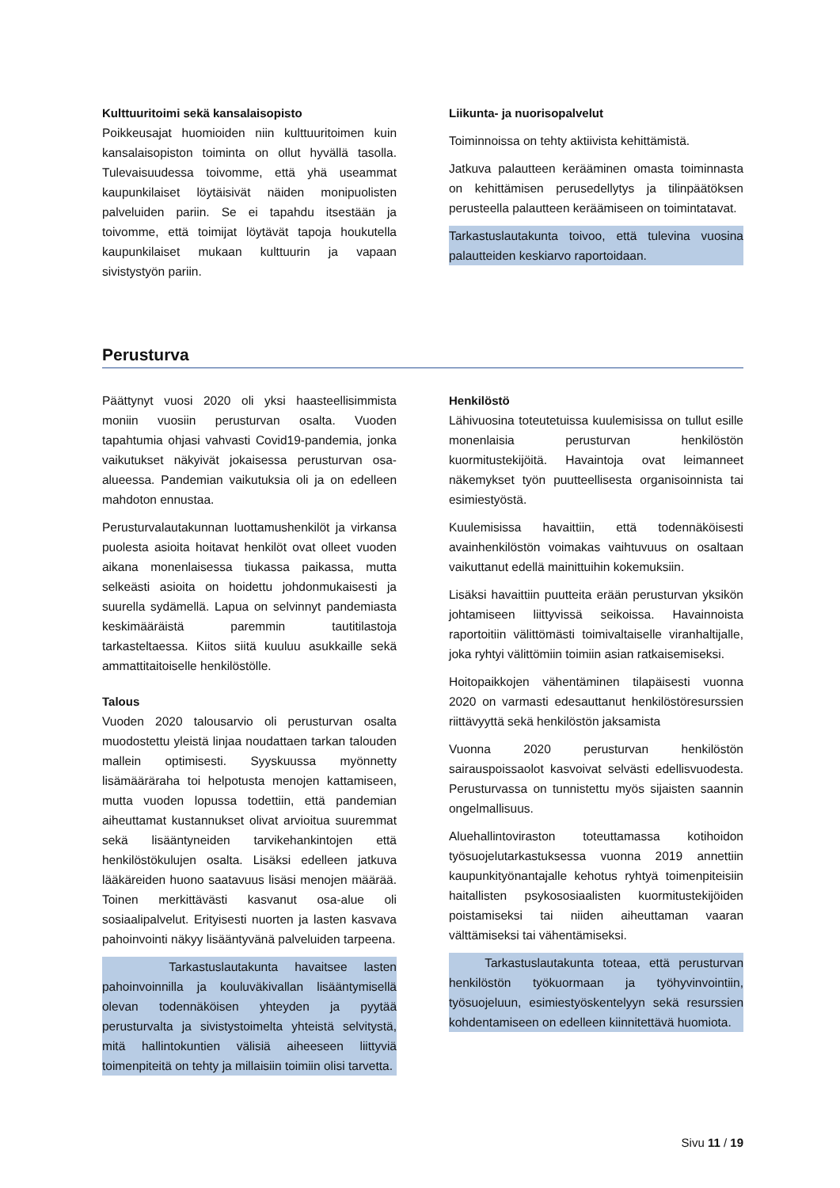Kulttuuritoimi sekä kansalaisopisto
Poikkeusajat huomioiden niin kulttuuritoimen kuin kansalaisopiston toiminta on ollut hyvällä tasolla. Tulevaisuudessa toivomme, että yhä useammat kaupunkilaiset löytäisivät näiden monipuolisten palveluiden pariin. Se ei tapahdu itsestään ja toivomme, että toimijat löytävät tapoja houkutella kaupunkilaiset mukaan kulttuurin ja vapaan sivistystyön pariin.
Liikunta- ja nuorisopalvelut
Toiminnoissa on tehty aktiivista kehittämistä.
Jatkuva palautteen kerääminen omasta toiminnasta on kehittämisen perusedellytys ja tilinpäätöksen perusteella palautteen keräämiseen on toimintatavat.
Tarkastuslautakunta toivoo, että tulevina vuosina palautteiden keskiarvo raportoidaan.
Perusturva
Päättynyt vuosi 2020 oli yksi haasteellisimmista moniin vuosiin perusturvan osalta. Vuoden tapahtumia ohjasi vahvasti Covid19-pandemia, jonka vaikutukset näkyivät jokaisessa perusturvan osa-alueessa. Pandemian vaikutuksia oli ja on edelleen mahdoton ennustaa.
Perusturvalautakunnan luottamushenkilöt ja virkansa puolesta asioita hoitavat henkilöt ovat olleet vuoden aikana monenlaisessa tiukassa paikassa, mutta selkeästi asioita on hoidettu johdonmukaisesti ja suurella sydämellä. Lapua on selvinnyt pandemiasta keskimääräistä paremmin tautitilastoja tarkasteltaessa. Kiitos siitä kuuluu asukkaille sekä ammattitaitoiselle henkilöstölle.
Talous
Vuoden 2020 talousarvio oli perusturvan osalta muodostettu yleistä linjaa noudattaen tarkan talouden mallein optimisesti. Syyskuussa myönnetty lisämääräraha toi helpotusta menojen kattamiseen, mutta vuoden lopussa todettiin, että pandemian aiheuttamat kustannukset olivat arvioitua suuremmat sekä lisääntyneiden tarvikehankintojen että henkilöstökulujen osalta. Lisäksi edelleen jatkuva lääkäreiden huono saatavuus lisäsi menojen määrää. Toinen merkittävästi kasvanut osa-alue oli sosiaalipalvelut. Erityisesti nuorten ja lasten kasvava pahoinvointi näkyy lisääntyvänä palveluiden tarpeena.
Tarkastuslautakunta havaitsee lasten pahoinvoinnilla ja kouluväkivallan lisääntymisellä olevan todennäköisen yhteyden ja pyytää perusturvalta ja sivistystoimelta yhteistä selvitystä, mitä hallintokuntien välisiä aiheeseen liittyviä toimenpiteitä on tehty ja millaisiin toimiin olisi tarvetta.
Henkilöstö
Lähivuosina toteutetuissa kuulemisissa on tullut esille monenlaisia perusturvan henkilöstön kuormitustekijöitä. Havaintoja ovat leimanneet näkemykset työn puutteellisesta organisoinnista tai esimiestyöstä.
Kuulemisissa havaittiin, että todennäköisesti avainhenkilöstön voimakas vaihtuvuus on osaltaan vaikuttanut edellä mainittuihin kokemuksiin.
Lisäksi havaittiin puutteita erään perusturvan yksikön johtamiseen liittyvissä seikoissa. Havainnoista raportoitiin välittömästi toimivaltaiselle viranhaltijalle, joka ryhtyi välittömiin toimiin asian ratkaisemiseksi.
Hoitopaikkojen vähentäminen tilapäisesti vuonna 2020 on varmasti edesauttanut henkilöstöresurssien riittävyyttä sekä henkilöstön jaksamista
Vuonna 2020 perusturvan henkilöstön sairauspoissaolot kasvoivat selvästi edellisvuodesta. Perusturvassa on tunnistettu myös sijaisten saannin ongelmallisuus.
Aluehallintoviraston toteuttamassa kotihoidon työsuojelutarkastuksessa vuonna 2019 annettiin kaupunkityönantajalle kehotus ryhtyä toimenpiteisiin haitallisten psykososiaalisten kuormitustekijöiden poistamiseksi tai niiden aiheuttaman vaaran välttämiseksi tai vähentämiseksi.
Tarkastuslautakunta toteaa, että perusturvan henkilöstön työkuormaan ja työhyvinvointiin, työsuojeluun, esimiestyöskentelyyn sekä resurssien kohdentamiseen on edelleen kiinnitettävä huomiota.
Sivu 11 / 19